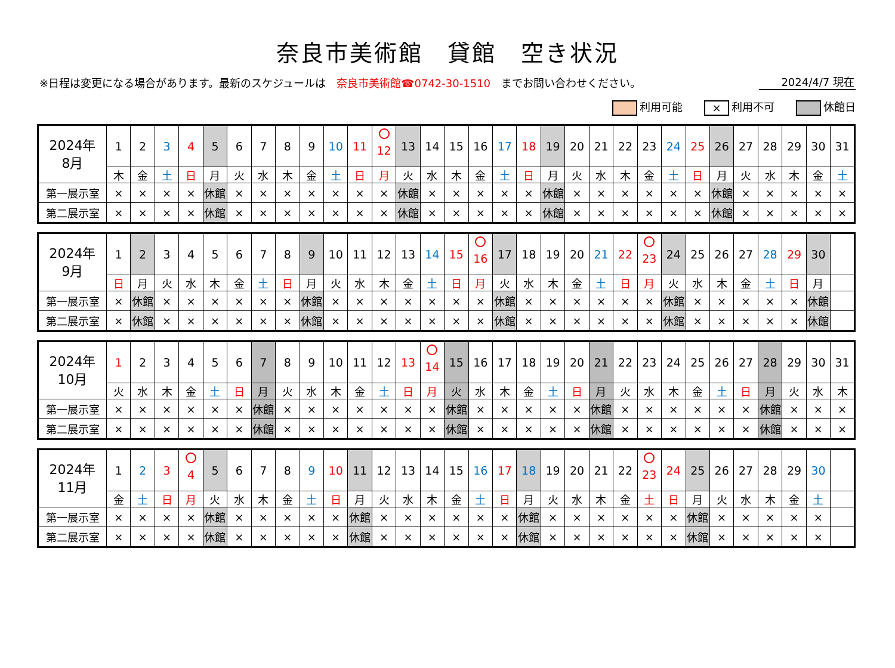奈良市美術館　貸館　空き状況
※日程は変更になる場合があります。最新のスケジュールは　奈良市美術館☎0742-30-1510　までお問い合わせください。
2024/4/7 現在
利用可能
× 利用不可 休館日
| 2024年 8月 | 1 | 2 | 3 | 4 | 5 | 6 | 7 | 8 | 9 | 10 | 11 | 12 | 13 | 14 | 15 | 16 | 17 | 18 | 19 | 20 | 21 | 22 | 23 | 24 | 25 | 26 | 27 | 28 | 29 | 30 | 31 |
| | 木 | 金 | 土 | 日 | 月 | 火 | 水 | 木 | 金 | 土 | 日 | 月 | 火 | 水 | 木 | 金 | 土 | 日 | 月 | 火 | 水 | 木 | 金 | 土 | 日 | 月 | 火 | 水 | 木 | 金 | 土 |
| 第一展示室 | × | × | × | × | 休館 | × | × | × | × | × | × | × | 休館 | × | × | × | × | × | 休館 | × | × | × | × | × | × | 休館 | × | × | × | × | × |
| 第二展示室 | × | × | × | × | 休館 | × | × | × | × | × | × | × | 休館 | × | × | × | × | × | 休館 | × | × | × | × | × | × | 休館 | × | × | × | × | × |
| 2024年 9月 | 1 | 2 | 3 | 4 | 5 | 6 | 7 | 8 | 9 | 10 | 11 | 12 | 13 | 14 | 15 | 16 | 17 | 18 | 19 | 20 | 21 | 22 | 23 | 24 | 25 | 26 | 27 | 28 | 29 | 30 | |
| | 日 | 月 | 火 | 水 | 木 | 金 | 土 | 日 | 月 | 火 | 水 | 木 | 金 | 土 | 日 | 月 | 火 | 水 | 木 | 金 | 土 | 日 | 月 | 火 | 水 | 木 | 金 | 土 | 日 | 月 | |
| 第一展示室 | × | 休館 | × | × | × | × | × | × | 休館 | × | × | × | × | × | × | × | 休館 | × | × | × | × | × | × | 休館 | × | × | × | × | × | 休館 | |
| 第二展示室 | × | 休館 | × | × | × | × | × | × | 休館 | × | × | × | × | × | × | × | 休館 | × | × | × | × | × | × | 休館 | × | × | × | × | × | 休館 | |
| 2024年 10月 | 1 | 2 | 3 | 4 | 5 | 6 | 7 | 8 | 9 | 10 | 11 | 12 | 13 | 14 | 15 | 16 | 17 | 18 | 19 | 20 | 21 | 22 | 23 | 24 | 25 | 26 | 27 | 28 | 29 | 30 | 31 |
| | 火 | 水 | 木 | 金 | 土 | 日 | 月 | 火 | 水 | 木 | 金 | 土 | 日 | 月 | 火 | 水 | 木 | 金 | 土 | 日 | 月 | 火 | 水 | 木 | 金 | 土 | 日 | 月 | 火 | 水 | 木 |
| 第一展示室 | × | × | × | × | × | × | 休館 | × | × | × | × | × | × | × | 休館 | × | × | × | × | × | 休館 | × | × | × | × | × | × | 休館 | × | × | × |
| 第二展示室 | × | × | × | × | × | × | 休館 | × | × | × | × | × | × | × | 休館 | × | × | × | × | × | 休館 | × | × | × | × | × | × | 休館 | × | × | × |
| 2024年 11月 | 1 | 2 | 3 | 4 | 5 | 6 | 7 | 8 | 9 | 10 | 11 | 12 | 13 | 14 | 15 | 16 | 17 | 18 | 19 | 20 | 21 | 22 | 23 | 24 | 25 | 26 | 27 | 28 | 29 | 30 | |
| | 金 | 土 | 日 | 月 | 火 | 水 | 木 | 金 | 土 | 日 | 月 | 火 | 水 | 木 | 金 | 土 | 日 | 月 | 火 | 水 | 木 | 金 | 土 | 日 | 月 | 火 | 水 | 木 | 金 | 土 | |
| 第一展示室 | × | × | × | × | 休館 | × | × | × | × | × | 休館 | × | × | × | × | × | × | 休館 | × | × | × | × | × | × | 休館 | × | × | × | × | × | |
| 第二展示室 | × | × | × | × | 休館 | × | × | × | × | × | 休館 | × | × | × | × | × | × | 休館 | × | × | × | × | × | × | 休館 | × | × | × | × | × | |